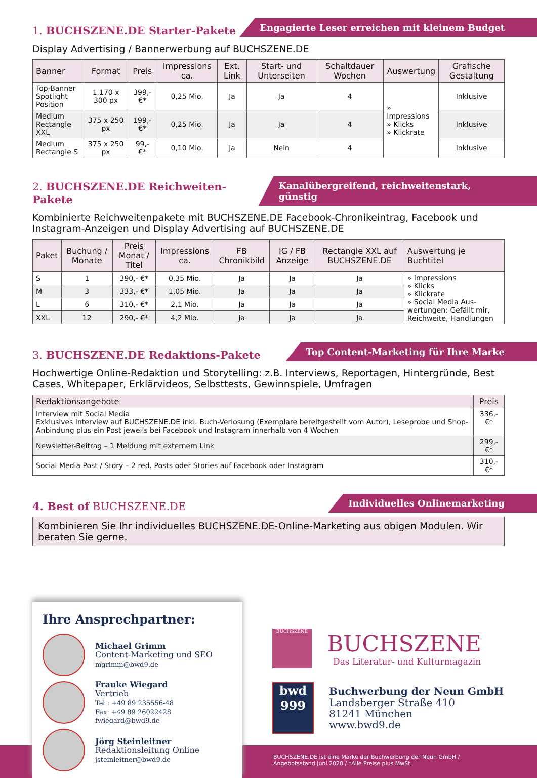1. BUCHSZENE.DE Starter-Pakete
Engagierte Leser erreichen mit kleinem Budget
Display Advertising / Bannerwerbung auf BUCHSZENE.DE
| Banner | Format | Preis | Impressions ca. | Ext. Link | Start- und Unterseiten | Schaltdauer Wochen | Auswertung | Grafische Gestaltung |
| --- | --- | --- | --- | --- | --- | --- | --- | --- |
| Top-Banner Spotlight Position | 1.170 x 300 px | 399,- €* | 0,25 Mio. | Ja | Ja | 4 | » Impressions » Klicks » Klickrate | Inklusive |
| Medium Rectangle XXL | 375 x 250 px | 199,- €* | 0,25 Mio. | Ja | Ja | 4 | | Inklusive |
| Medium Rectangle S | 375 x 250 px | 99,- €* | 0,10 Mio. | Ja | Nein | 4 | | Inklusive |
2. BUCHSZENE.DE Reichweiten-Pakete
Kanalübergreifend, reichweitenstark, günstig
Kombinierte Reichweitenpakete mit BUCHSZENE.DE Facebook-Chronikeintrag, Facebook und Instagram-Anzeigen und Display Advertising auf BUCHSZENE.DE
| Paket | Buchung / Monate | Preis Monat / Titel | Impressions ca. | FB Chronikbild | IG / FB Anzeige | Rectangle XXL auf BUCHSZENE.DE | Auswertung je Buchtitel |
| --- | --- | --- | --- | --- | --- | --- | --- |
| S | 1 | 390,- €* | 0,35 Mio. | Ja | Ja | Ja | » Impressions » Klicks » Klickrate » Social Media Aus-wertungen: Gefällt mir, Reichweite, Handlungen |
| M | 3 | 333,- €* | 1,05 Mio. | Ja | Ja | Ja | |
| L | 6 | 310,- €* | 2,1 Mio. | Ja | Ja | Ja | |
| XXL | 12 | 290,- €* | 4,2 Mio. | Ja | Ja | Ja | |
3. BUCHSZENE.DE Redaktions-Pakete
Top Content-Marketing für Ihre Marke
Hochwertige Online-Redaktion und Storytelling: z.B. Interviews, Reportagen, Hintergründe, Best Cases, Whitepaper, Erklärvideos, Selbsttests, Gewinnspiele, Umfragen
| Redaktionsangebote | Preis |
| --- | --- |
| Interview mit Social Media Exklusives Interview auf BUCHSZENE.DE inkl. Buch-Verlosung (Exemplare bereitgestellt vom Autor), Leseprobe und Shop-Anbindung plus ein Post jeweils bei Facebook und Instagram innerhalb von 4 Wochen | 336,- €* |
| Newsletter-Beitrag – 1 Meldung mit externem Link | 299,- €* |
| Social Media Post / Story – 2 red. Posts oder Stories auf Facebook oder Instagram | 310,- €* |
4. Best of BUCHSZENE.DE
Individuelles Onlinemarketing
Kombinieren Sie Ihr individuelles BUCHSZENE.DE-Online-Marketing aus obigen Modulen. Wir beraten Sie gerne.
Ihre Ansprechpartner:
Michael Grimm
Content-Marketing und SEO
mgrimm@bwd9.de
Frauke Wiegard
Vertrieb
Tel.: +49 89 235556-48
Fax: +49 89 26022428
fwiegard@bwd9.de
Jörg Steinleitner
Redaktionsleitung Online
jsteinleitner@bwd9.de
BUCHSZENE
BUCHSZENE
Das Literatur- und Kulturmagazin
bwd
999
Buchwerbung der Neun GmbH
Landsberger Straße 410
81241 München
www.bwd9.de
BUCHSZENE.DE ist eine Marke der Buchwerbung der Neun GmbH /
Angebotsstand Juni 2020 / *Alle Preise plus MwSt.